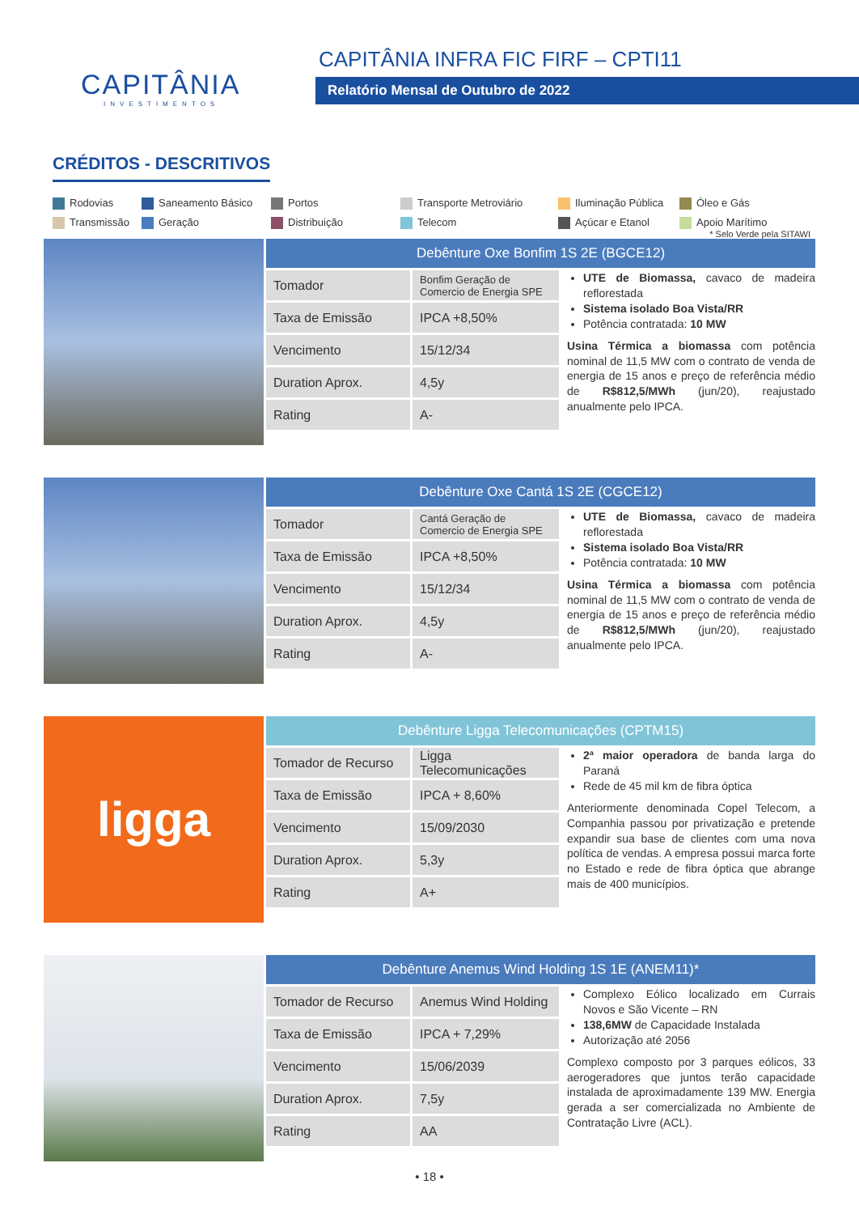CAPITÂNIA
INVESTIMENTOS
CAPITÂNIA INFRA FIC FIRF – CPTI11
Relatório Mensal de Outubro de 2022
CRÉDITOS - DESCRITIVOS
Rodovias
Saneamento Básico
Portos
Transporte Metroviário
Iluminação Pública
Óleo e Gás
Transmissão
Geração
Distribuição
Telecom
Açúcar e Etanol
Apoio Marítimo
* Selo Verde pela SITAWI
Debênture Oxe Bonfim 1S 2E (BGCE12)
| Tomador | Bonfim Geração de Comercio de Energia SPE |
| Taxa de Emissão | IPCA +8,50% |
| Vencimento | 15/12/34 |
| Duration Aprox. | 4,5y |
| Rating | A- |
UTE de Biomassa, cavaco de madeira reflorestada
Sistema isolado Boa Vista/RR
Potência contratada: 10 MW
Usina Térmica a biomassa com potência nominal de 11,5 MW com o contrato de venda de energia de 15 anos e preço de referência médio de R$812,5/MWh (jun/20), reajustado anualmente pelo IPCA.
Debênture Oxe Cantá 1S 2E (CGCE12)
| Tomador | Cantá Geração de Comercio de Energia SPE |
| Taxa de Emissão | IPCA +8,50% |
| Vencimento | 15/12/34 |
| Duration Aprox. | 4,5y |
| Rating | A- |
UTE de Biomassa, cavaco de madeira reflorestada
Sistema isolado Boa Vista/RR
Potência contratada: 10 MW
Usina Térmica a biomassa com potência nominal de 11,5 MW com o contrato de venda de energia de 15 anos e preço de referência médio de R$812,5/MWh (jun/20), reajustado anualmente pelo IPCA.
ligga
Debênture Ligga Telecomunicações (CPTM15)
| Tomador de Recurso | Ligga Telecomunicações |
| Taxa de Emissão | IPCA + 8,60% |
| Vencimento | 15/09/2030 |
| Duration Aprox. | 5,3y |
| Rating | A+ |
2ª maior operadora de banda larga do Paraná
Rede de 45 mil km de fibra óptica
Anteriormente denominada Copel Telecom, a Companhia passou por privatização e pretende expandir sua base de clientes com uma nova política de vendas. A empresa possui marca forte no Estado e rede de fibra óptica que abrange mais de 400 municípios.
Debênture Anemus Wind Holding 1S 1E (ANEM11)*
| Tomador de Recurso | Anemus Wind Holding |
| Taxa de Emissão | IPCA + 7,29% |
| Vencimento | 15/06/2039 |
| Duration Aprox. | 7,5y |
| Rating | AA |
Complexo Eólico localizado em Currais Novos e São Vicente – RN
138,6MW de Capacidade Instalada
Autorização até 2056
Complexo composto por 3 parques eólicos, 33 aerogeradores que juntos terão capacidade instalada de aproximadamente 139 MW. Energia gerada a ser comercializada no Ambiente de Contratação Livre (ACL).
• 18 •